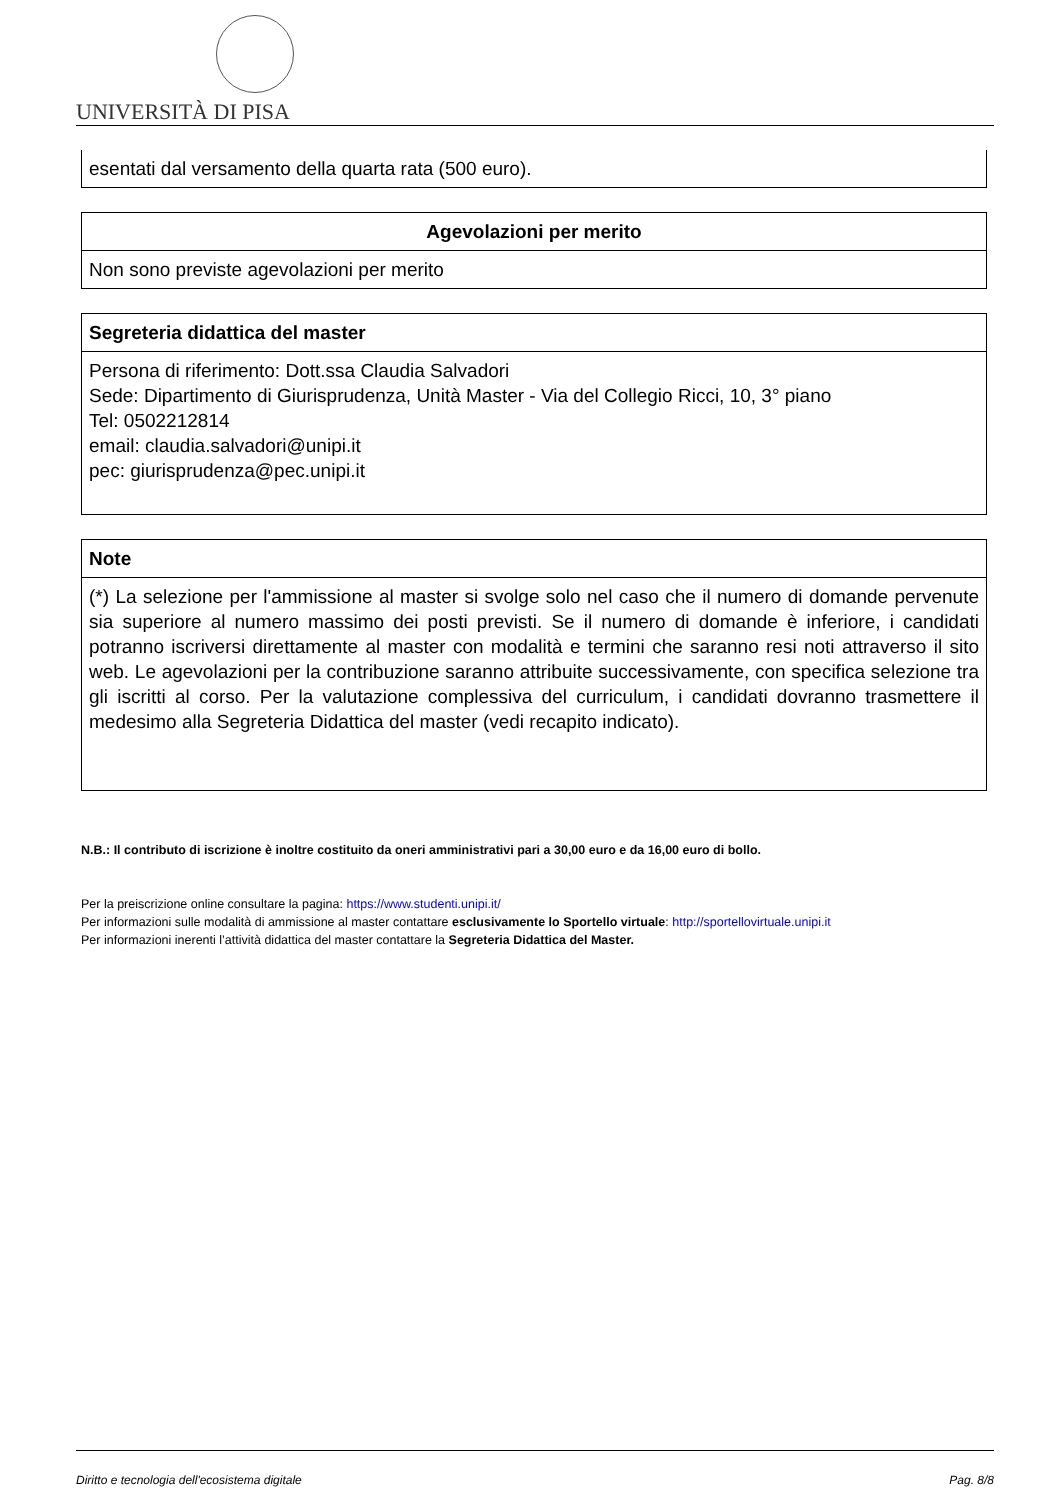UNIVERSITÀ DI PISA
| esentati dal versamento della quarta rata (500 euro). |
| Agevolazioni per merito |
| --- |
| Non sono previste agevolazioni per merito |
| Segreteria didattica del master |
| --- |
| Persona di riferimento: Dott.ssa Claudia Salvadori Sede: Dipartimento di Giurisprudenza, Unità Master - Via del Collegio Ricci, 10, 3° piano Tel: 0502212814 email: claudia.salvadori@unipi.it pec: giurisprudenza@pec.unipi.it |
| Note |
| --- |
| (*) La selezione per l'ammissione al master si svolge solo nel caso che il numero di domande pervenute sia superiore al numero massimo dei posti previsti. Se il numero di domande è inferiore, i candidati potranno iscriversi direttamente al master con modalità e termini che saranno resi noti attraverso il sito web. Le agevolazioni per la contribuzione saranno attribuite successivamente, con specifica selezione tra gli iscritti al corso. Per la valutazione complessiva del curriculum, i candidati dovranno trasmettere il medesimo alla Segreteria Didattica del master (vedi recapito indicato). |
N.B.: Il contributo di iscrizione è inoltre costituito da oneri amministrativi pari a 30,00 euro e da 16,00 euro di bollo.
Per la preiscrizione online consultare la pagina: https://www.studenti.unipi.it/
Per informazioni sulle modalità di ammissione al master contattare esclusivamente lo Sportello virtuale: http://sportellovirtuale.unipi.it
Per informazioni inerenti l’attività didattica del master contattare la Segreteria Didattica del Master.
Diritto e tecnologia dell'ecosistema digitale Pag. 8/8